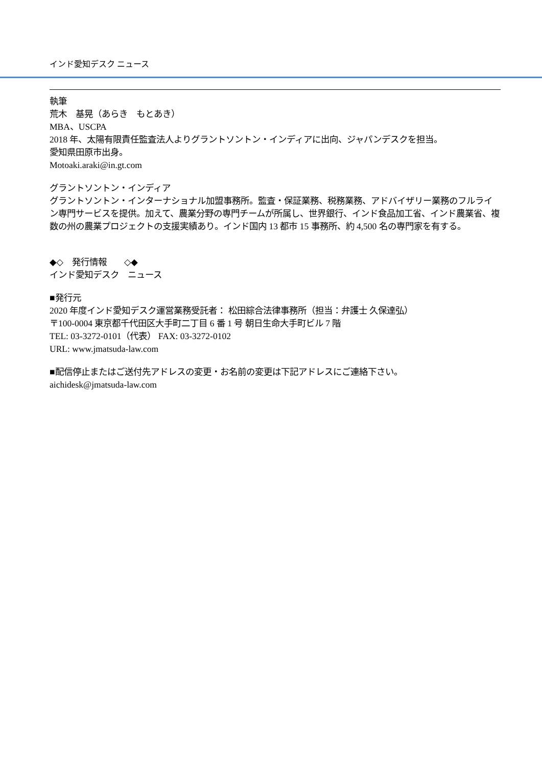インド愛知デスク ニュース
執筆
荒木　基晃（あらき　もとあき）
MBA、USCPA
2018 年、太陽有限責任監査法人よりグラントソントン・インディアに出向、ジャパンデスクを担当。
愛知県田原市出身。
Motoaki.araki@in.gt.com
グラントソントン・インディア
グラントソントン・インターナショナル加盟事務所。監査・保証業務、税務業務、アドバイザリー業務のフルライン専門サービスを提供。加えて、農業分野の専門チームが所属し、世界銀行、インド食品加工省、インド農業省、複数の州の農業プロジェクトの支援実績あり。インド国内 13 都市 15 事務所、約 4,500 名の専門家を有する。
◆◇　発行情報　　◇◆
インド愛知デスク　ニュース
■発行元
2020 年度インド愛知デスク運営業務受託者： 松田綜合法律事務所（担当：弁護士 久保達弘）
〒100-0004 東京都千代田区大手町二丁目 6 番 1 号 朝日生命大手町ビル 7 階
TEL: 03-3272-0101（代表） FAX: 03-3272-0102
URL: www.jmatsuda-law.com
■配信停止またはご送付先アドレスの変更・お名前の変更は下記アドレスにご連絡下さい。
aichidesk@jmatsuda-law.com